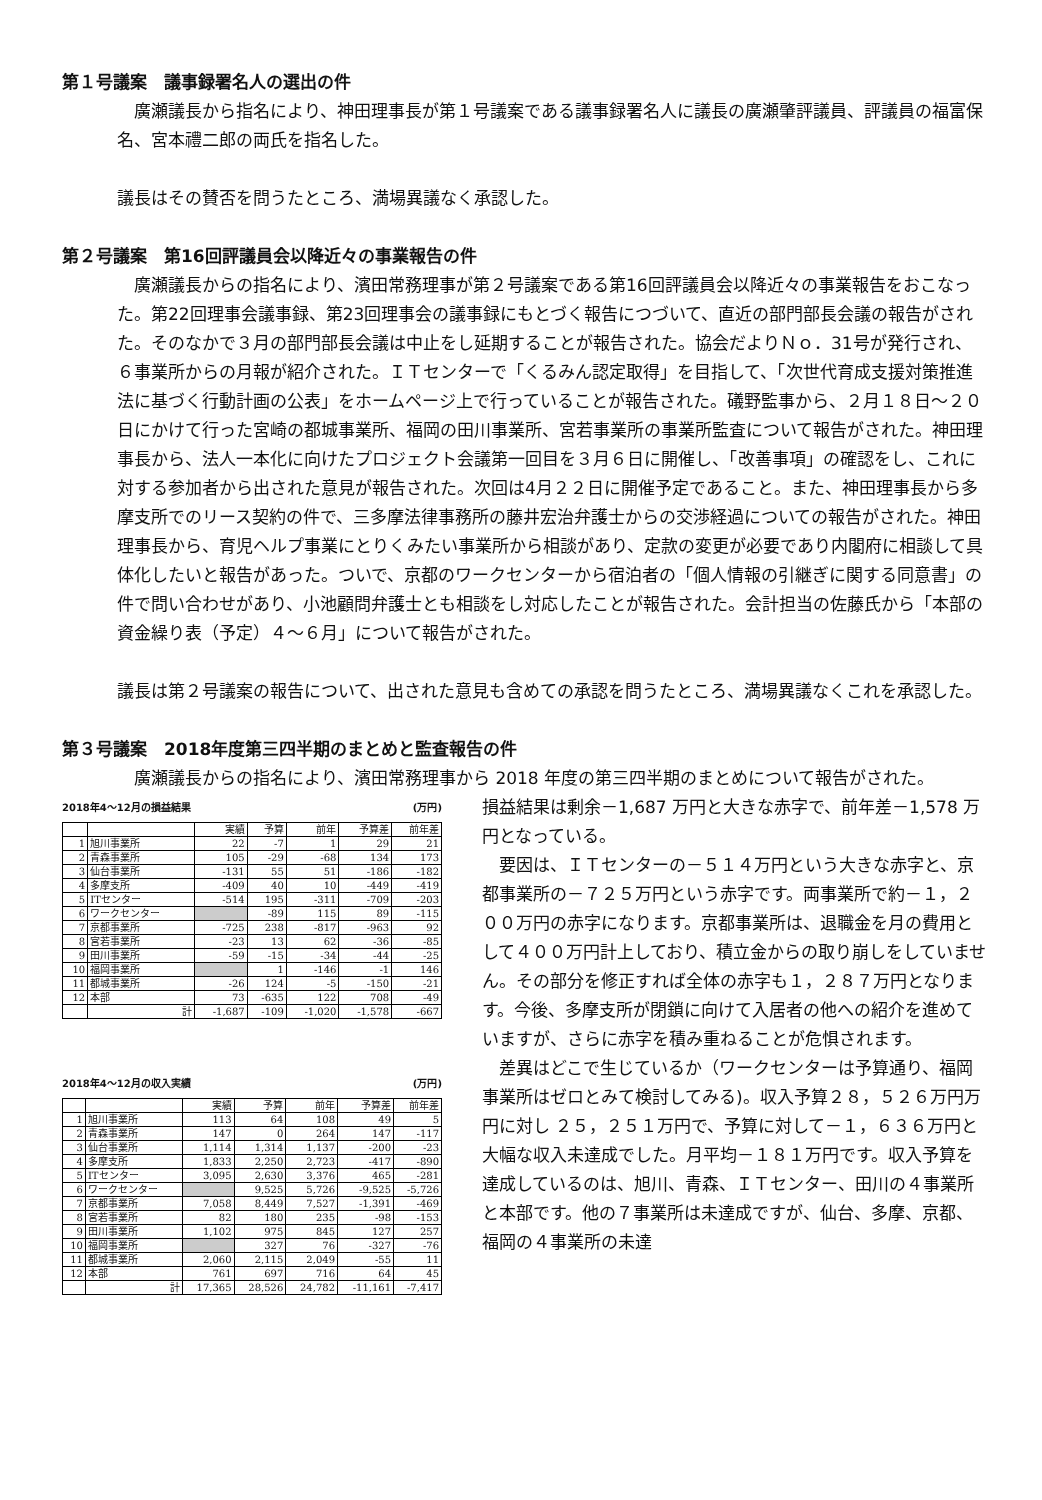第１号議案　議事録署名人の選出の件
廣瀬議長から指名により、神田理事長が第１号議案である議事録署名人に議長の廣瀬肇評議員、評議員の福富保名、宮本禮二郎の両氏を指名した。
議長はその賛否を問うたところ、満場異議なく承認した。
第２号議案　第16回評議員会以降近々の事業報告の件
廣瀬議長からの指名により、濱田常務理事が第２号議案である第16回評議員会以降近々の事業報告をおこなった。第22回理事会議事録、第23回理事会の議事録にもとづく報告につづいて、直近の部門部長会議の報告がされた。そのなかで３月の部門部長会議は中止をし延期することが報告された。協会だよりＮｏ．31号が発行され、６事業所からの月報が紹介された。ＩＴセンターで「くるみん認定取得」を目指して、「次世代育成支援対策推進法に基づく行動計画の公表」をホームページ上で行っていることが報告された。礒野監事から、２月１８日～２０日にかけて行った宮崎の都城事業所、福岡の田川事業所、宮若事業所の事業所監査について報告がされた。神田理事長から、法人一本化に向けたプロジェクト会議第一回目を３月６日に開催し、「改善事項」の確認をし、これに対する参加者から出された意見が報告された。次回は4月２２日に開催予定であること。また、神田理事長から多摩支所でのリース契約の件で、三多摩法律事務所の藤井宏治弁護士からの交渉経過についての報告がされた。神田理事長から、育児ヘルプ事業にとりくみたい事業所から相談があり、定款の変更が必要であり内閣府に相談して具体化したいと報告があった。ついで、京都のワークセンターから宿泊者の「個人情報の引継ぎに関する同意書」の件で問い合わせがあり、小池顧問弁護士とも相談をし対応したことが報告された。会計担当の佐藤氏から「本部の資金繰り表（予定）４～６月」について報告がされた。
議長は第２号議案の報告について、出された意見も含めての承認を問うたところ、満場異議なくこれを承認した。
第３号議案　2018年度第三四半期のまとめと監査報告の件
廣瀬議長からの指名により、濱田常務理事から 2018 年度の第三四半期のまとめについて報告がされた。
2018年4～12月の損益結果 (万円)
| | | 実績 | 予算 | 前年 | 予算差 | 前年差 |
| --- | --- | --- | --- | --- | --- | --- |
| 1 | 旭川事業所 | 22 | -7 | 1 | 29 | 21 |
| 2 | 青森事業所 | 105 | -29 | -68 | 134 | 173 |
| 3 | 仙台事業所 | -131 | 55 | 51 | -186 | -182 |
| 4 | 多摩支所 | -409 | 40 | 10 | -449 | -419 |
| 5 | ITセンター | -514 | 195 | -311 | -709 | -203 |
| 6 | ワークセンター | | -89 | 115 | 89 | -115 |
| 7 | 京都事業所 | -725 | 238 | -817 | -963 | 92 |
| 8 | 宮若事業所 | -23 | 13 | 62 | -36 | -85 |
| 9 | 田川事業所 | -59 | -15 | -34 | -44 | -25 |
| 10 | 福岡事業所 | | 1 | -146 | -1 | 146 |
| 11 | 都城事業所 | -26 | 124 | -5 | -150 | -21 |
| 12 | 本部 | 73 | -635 | 122 | 708 | -49 |
| | 計 | -1,687 | -109 | -1,020 | -1,578 | -667 |
2018年4～12月の収入実績 (万円)
| | | 実績 | 予算 | 前年 | 予算差 | 前年差 |
| --- | --- | --- | --- | --- | --- | --- |
| 1 | 旭川事業所 | 113 | 64 | 108 | 49 | 5 |
| 2 | 青森事業所 | 147 | 0 | 264 | 147 | -117 |
| 3 | 仙台事業所 | 1,114 | 1,314 | 1,137 | -200 | -23 |
| 4 | 多摩支所 | 1,833 | 2,250 | 2,723 | -417 | -890 |
| 5 | ITセンター | 3,095 | 2,630 | 3,376 | 465 | -281 |
| 6 | ワークセンター | | 9,525 | 5,726 | -9,525 | -5,726 |
| 7 | 京都事業所 | 7,058 | 8,449 | 7,527 | -1,391 | -469 |
| 8 | 宮若事業所 | 82 | 180 | 235 | -98 | -153 |
| 9 | 田川事業所 | 1,102 | 975 | 845 | 127 | 257 |
| 10 | 福岡事業所 | | 327 | 76 | -327 | -76 |
| 11 | 都城事業所 | 2,060 | 2,115 | 2,049 | -55 | 11 |
| 12 | 本部 | 761 | 697 | 716 | 64 | 45 |
| | 計 | 17,365 | 28,526 | 24,782 | -11,161 | -7,417 |
損益結果は剰余－1,687 万円と大きな赤字で、前年差－1,578 万円となっている。
要因は、ＩＴセンターの－５１４万円という大きな赤字と、京都事業所の－７２５万円という赤字です。両事業所で約－１，２００万円の赤字になります。京都事業所は、退職金を月の費用として４００万円計上しており、積立金からの取り崩しをしていません。その部分を修正すれば全体の赤字も１，２８７万円となります。今後、多摩支所が閉鎖に向けて入居者の他への紹介を進めていますが、さらに赤字を積み重ねることが危惧されます。
差異はどこで生じているか（ワークセンターは予算通り、福岡事業所はゼロとみて検討してみる)。収入予算２８，５２６万円万円に対し ２５，２５１万円で、予算に対して－１，６３６万円と大幅な収入未達成でした。月平均－１８１万円です。収入予算を達成しているのは、旭川、青森、ＩＴセンター、田川の４事業所と本部です。他の７事業所は未達成ですが、仙台、多摩、京都、福岡の４事業所の未達